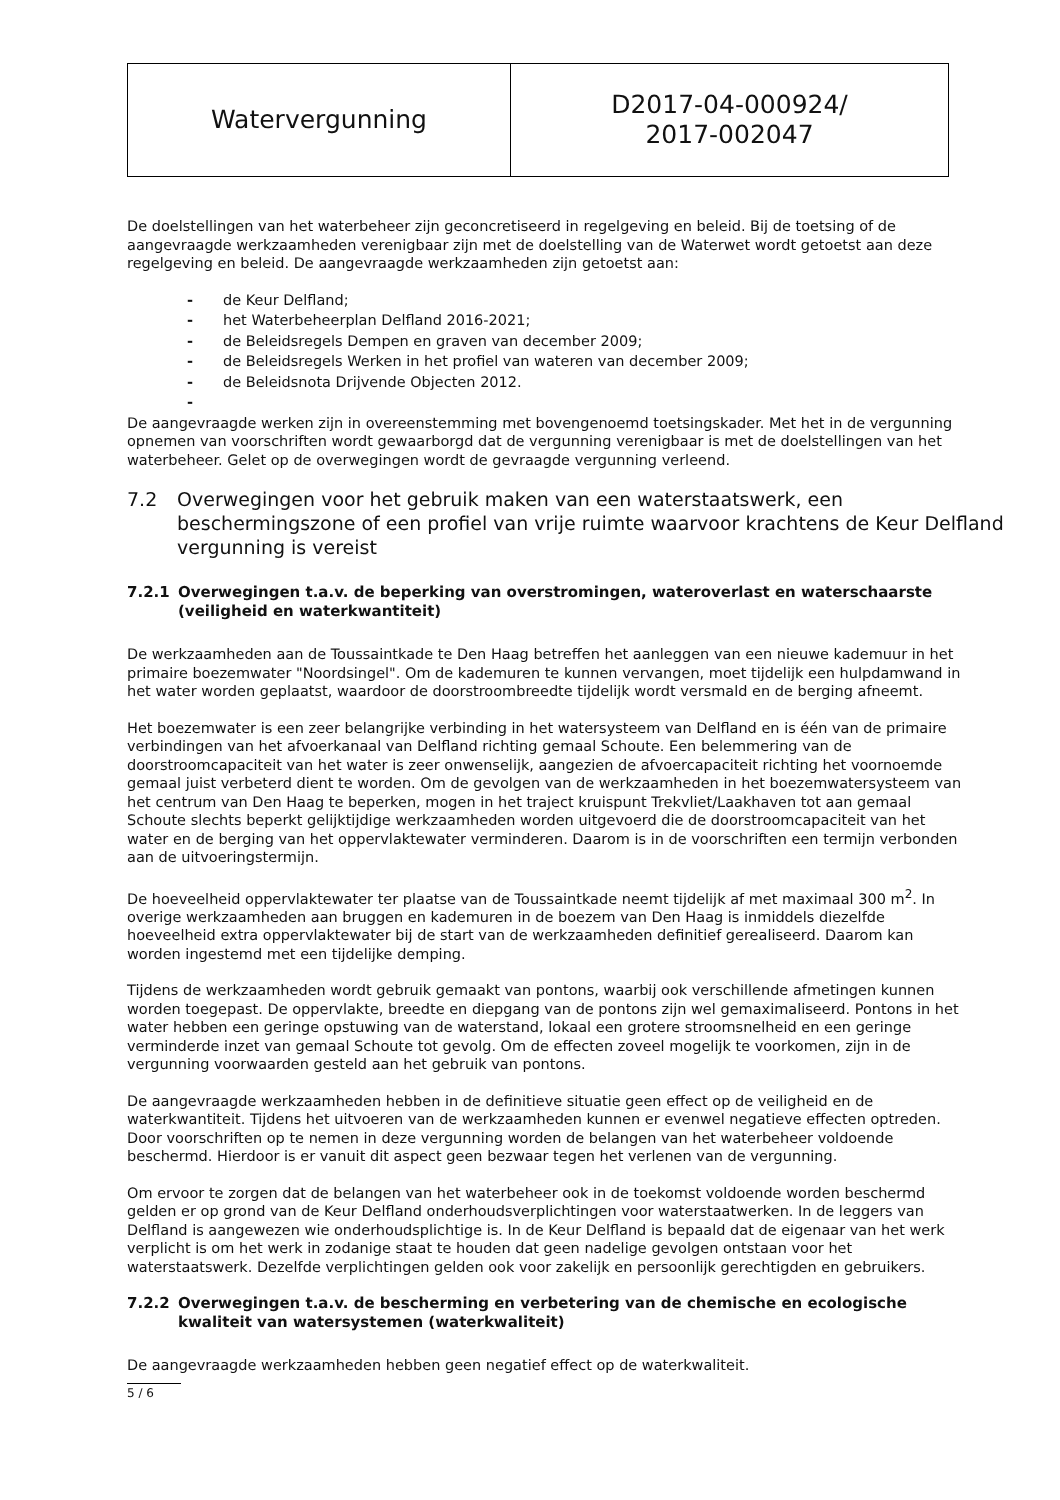| Watervergunning | D2017-04-000924/ 2017-002047 |
De doelstellingen van het waterbeheer zijn geconcretiseerd in regelgeving en beleid. Bij de toetsing of de aangevraagde werkzaamheden verenigbaar zijn met de doelstelling van de Waterwet wordt getoetst aan deze regelgeving en beleid. De aangevraagde werkzaamheden zijn getoetst aan:
- de Keur Delfland;
- het Waterbeheerplan Delfland 2016-2021;
- de Beleidsregels Dempen en graven van december 2009;
- de Beleidsregels Werken in het profiel van wateren van december 2009;
- de Beleidsnota Drijvende Objecten 2012.
-
De aangevraagde werken zijn in overeenstemming met bovengenoemd toetsingskader. Met het in de vergunning opnemen van voorschriften wordt gewaarborgd dat de vergunning verenigbaar is met de doelstellingen van het waterbeheer. Gelet op de overwegingen wordt de gevraagde vergunning verleend.
7.2 Overwegingen voor het gebruik maken van een waterstaatswerk, een beschermingszone of een profiel van vrije ruimte waarvoor krachtens de Keur Delfland vergunning is vereist
7.2.1 Overwegingen t.a.v. de beperking van overstromingen, wateroverlast en waterschaarste (veiligheid en waterkwantiteit)
De werkzaamheden aan de Toussaintkade te Den Haag betreffen het aanleggen van een nieuwe kademuur in het primaire boezemwater "Noordsingel". Om de kademuren te kunnen vervangen, moet tijdelijk een hulpdamwand in het water worden geplaatst, waardoor de doorstroombreedte tijdelijk wordt versmald en de berging afneemt.
Het boezemwater is een zeer belangrijke verbinding in het watersysteem van Delfland en is één van de primaire verbindingen van het afvoerkanaal van Delfland richting gemaal Schoute. Een belemmering van de doorstroomcapaciteit van het water is zeer onwenselijk, aangezien de afvoercapaciteit richting het voornoemde gemaal juist verbeterd dient te worden. Om de gevolgen van de werkzaamheden in het boezemwatersysteem van het centrum van Den Haag te beperken, mogen in het traject kruispunt Trekvliet/Laakhaven tot aan gemaal Schoute slechts beperkt gelijktijdige werkzaamheden worden uitgevoerd die de doorstroomcapaciteit van het water en de berging van het oppervlaktewater verminderen. Daarom is in de voorschriften een termijn verbonden aan de uitvoeringstermijn.
De hoeveelheid oppervlaktewater ter plaatse van de Toussaintkade neemt tijdelijk af met maximaal 300 m<sup>2</sup>. In overige werkzaamheden aan bruggen en kademuren in de boezem van Den Haag is inmiddels diezelfde hoeveelheid extra oppervlaktewater bij de start van de werkzaamheden definitief gerealiseerd. Daarom kan worden ingestemd met een tijdelijke demping.
Tijdens de werkzaamheden wordt gebruik gemaakt van pontons, waarbij ook verschillende afmetingen kunnen worden toegepast. De oppervlakte, breedte en diepgang van de pontons zijn wel gemaximaliseerd. Pontons in het water hebben een geringe opstuwing van de waterstand, lokaal een grotere stroomsnelheid en een geringe verminderde inzet van gemaal Schoute tot gevolg. Om de effecten zoveel mogelijk te voorkomen, zijn in de vergunning voorwaarden gesteld aan het gebruik van pontons.
De aangevraagde werkzaamheden hebben in de definitieve situatie geen effect op de veiligheid en de waterkwantiteit. Tijdens het uitvoeren van de werkzaamheden kunnen er evenwel negatieve effecten optreden. Door voorschriften op te nemen in deze vergunning worden de belangen van het waterbeheer voldoende beschermd. Hierdoor is er vanuit dit aspect geen bezwaar tegen het verlenen van de vergunning.
Om ervoor te zorgen dat de belangen van het waterbeheer ook in de toekomst voldoende worden beschermd gelden er op grond van de Keur Delfland onderhoudsverplichtingen voor waterstaatwerken. In de leggers van Delfland is aangewezen wie onderhoudsplichtige is. In de Keur Delfland is bepaald dat de eigenaar van het werk verplicht is om het werk in zodanige staat te houden dat geen nadelige gevolgen ontstaan voor het waterstaatswerk. Dezelfde verplichtingen gelden ook voor zakelijk en persoonlijk gerechtigden en gebruikers.
7.2.2 Overwegingen t.a.v. de bescherming en verbetering van de chemische en ecologische kwaliteit van watersystemen (waterkwaliteit)
De aangevraagde werkzaamheden hebben geen negatief effect op de waterkwaliteit.
5 / 6